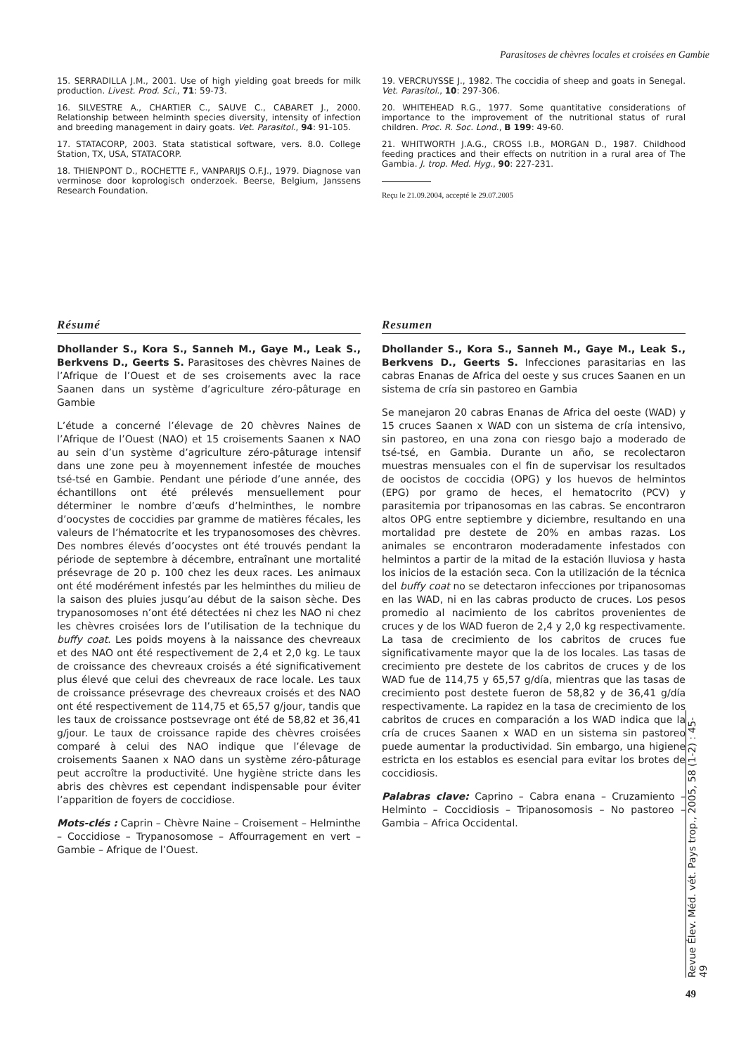Parasitoses de chèvres locales et croisées en Gambie
15. SERRADILLA J.M., 2001. Use of high yielding goat breeds for milk production. Livest. Prod. Sci., 71: 59-73.
16. SILVESTRE A., CHARTIER C., SAUVE C., CABARET J., 2000. Relationship between helminth species diversity, intensity of infection and breeding management in dairy goats. Vet. Parasitol., 94: 91-105.
17. STATACORP, 2003. Stata statistical software, vers. 8.0. College Station, TX, USA, STATACORP.
18. THIENPONT D., ROCHETTE F., VANPARIJS O.F.J., 1979. Diagnose van verminose door koprologisch onderzoek. Beerse, Belgium, Janssens Research Foundation.
19. VERCRUYSSE J., 1982. The coccidia of sheep and goats in Senegal. Vet. Parasitol., 10: 297-306.
20. WHITEHEAD R.G., 1977. Some quantitative considerations of importance to the improvement of the nutritional status of rural children. Proc. R. Soc. Lond., B 199: 49-60.
21. WHITWORTH J.A.G., CROSS I.B., MORGAN D., 1987. Childhood feeding practices and their effects on nutrition in a rural area of The Gambia. J. trop. Med. Hyg., 90: 227-231.
Reçu le 21.09.2004, accepté le 29.07.2005
Résumé
Dhollander S., Kora S., Sanneh M., Gaye M., Leak S., Berkvens D., Geerts S. Parasitoses des chèvres Naines de l’Afrique de l’Ouest et de ses croisements avec la race Saanen dans un système d’agriculture zéro-pâturage en Gambie
L’étude a concerné l’élevage de 20 chèvres Naines de l’Afrique de l’Ouest (NAO) et 15 croisements Saanen x NAO au sein d’un système d’agriculture zéro-pâturage intensif dans une zone peu à moyennement infestée de mouches tsé-tsé en Gambie. Pendant une période d’une année, des échantillons ont été prélevés mensuellement pour déterminer le nombre d’œufs d’helminthes, le nombre d’oocystes de coccidies par gramme de matières fécales, les valeurs de l’hématocrite et les trypanosomoses des chèvres. Des nombres élevés d’oocystes ont été trouvés pendant la période de septembre à décembre, entraînant une mortalité présevrage de 20 p. 100 chez les deux races. Les animaux ont été modérément infestés par les helminthes du milieu de la saison des pluies jusqu’au début de la saison sèche. Des trypanosomoses n’ont été détectées ni chez les NAO ni chez les chèvres croisées lors de l’utilisation de la technique du buffy coat. Les poids moyens à la naissance des chevreaux et des NAO ont été respectivement de 2,4 et 2,0 kg. Le taux de croissance des chevreaux croisés a été significativement plus élevé que celui des chevreaux de race locale. Les taux de croissance présevrage des chevreaux croisés et des NAO ont été respectivement de 114,75 et 65,57 g/jour, tandis que les taux de croissance postsevrage ont été de 58,82 et 36,41 g/jour. Le taux de croissance rapide des chèvres croisées comparé à celui des NAO indique que l’élevage de croisements Saanen x NAO dans un système zéro-pâturage peut accroître la productivité. Une hygiène stricte dans les abris des chèvres est cependant indispensable pour éviter l’apparition de foyers de coccidiose.
Mots-clés : Caprin – Chèvre Naine – Croisement – Helminthe – Coccidiose – Trypanosomose – Affourragement en vert – Gambie – Afrique de l’Ouest.
Resumen
Dhollander S., Kora S., Sanneh M., Gaye M., Leak S., Berkvens D., Geerts S. Infecciones parasitarias en las cabras Enanas de Africa del oeste y sus cruces Saanen en un sistema de cría sin pastoreo en Gambia
Se manejaron 20 cabras Enanas de Africa del oeste (WAD) y 15 cruces Saanen x WAD con un sistema de cría intensivo, sin pastoreo, en una zona con riesgo bajo a moderado de tsé-tsé, en Gambia. Durante un año, se recolectaron muestras mensuales con el fin de supervisar los resultados de oocistos de coccidia (OPG) y los huevos de helmintos (EPG) por gramo de heces, el hematocrito (PCV) y parasitemia por tripanosomas en las cabras. Se encontraron altos OPG entre septiembre y diciembre, resultando en una mortalidad pre destete de 20% en ambas razas. Los animales se encontraron moderadamente infestados con helmintos a partir de la mitad de la estación lluviosa y hasta los inicios de la estación seca. Con la utilización de la técnica del buffy coat no se detectaron infecciones por tripanosomas en las WAD, ni en las cabras producto de cruces. Los pesos promedio al nacimiento de los cabritos provenientes de cruces y de los WAD fueron de 2,4 y 2,0 kg respectivamente. La tasa de crecimiento de los cabritos de cruces fue significativamente mayor que la de los locales. Las tasas de crecimiento pre destete de los cabritos de cruces y de los WAD fue de 114,75 y 65,57 g/día, mientras que las tasas de crecimiento post destete fueron de 58,82 y de 36,41 g/día respectivamente. La rapidez en la tasa de crecimiento de los cabritos de cruces en comparación a los WAD indica que la cría de cruces Saanen x WAD en un sistema sin pastoreo puede aumentar la productividad. Sin embargo, una higiene estricta en los establos es esencial para evitar los brotes de coccidiosis.
Palabras clave: Caprino – Cabra enana – Cruzamiento – Helminto – Coccidiosis – Tripanosomosis – No pastoreo – Gambia – Africa Occidental.
Revue Élev. Méd. vét. Pays trop., 2005, 58 (1-2) : 45-49
49